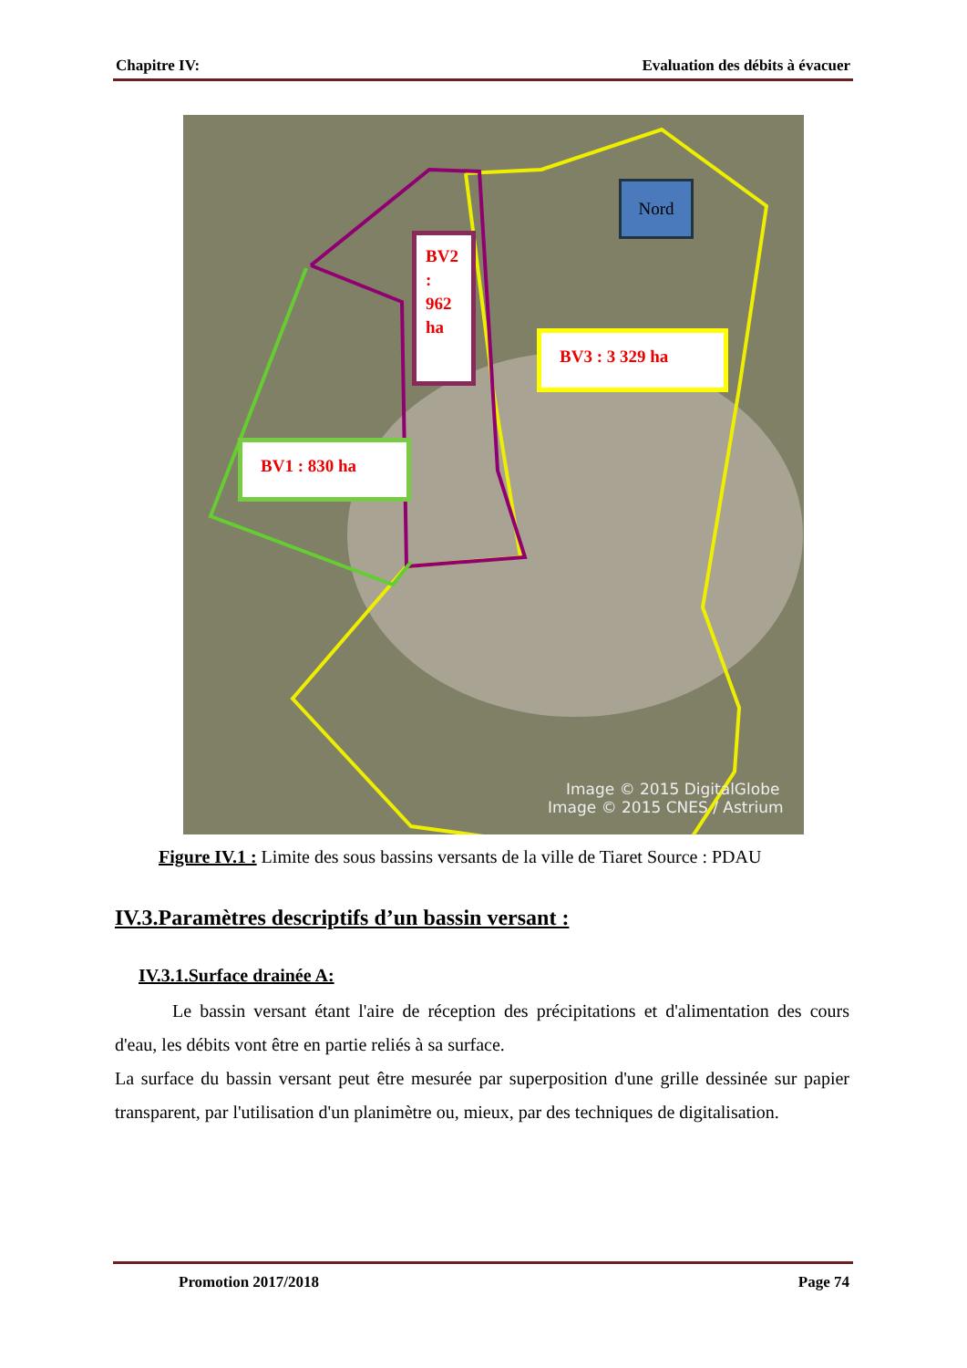Chapitre IV: Evaluation des débits à évacuer
Image © 2015 DigitalGlobe
Image © 2015 CNES / Astrium
BV2 :
962
ha
BV3 : 3 329 ha
BV1 : 830 ha
Nord
Figure IV.1 : Limite des sous bassins versants de la ville de Tiaret Source : PDAU
IV.3.Paramètres descriptifs d’un bassin versant :
IV.3.1.Surface drainée A:
Le bassin versant étant l'aire de réception des précipitations et d'alimentation des cours d'eau, les débits vont être en partie reliés à sa surface.
La surface du bassin versant peut être mesurée par superposition d'une grille dessinée sur papier transparent, par l'utilisation d'un planimètre ou, mieux, par des techniques de digitalisation.
Promotion 2017/2018 Page 74